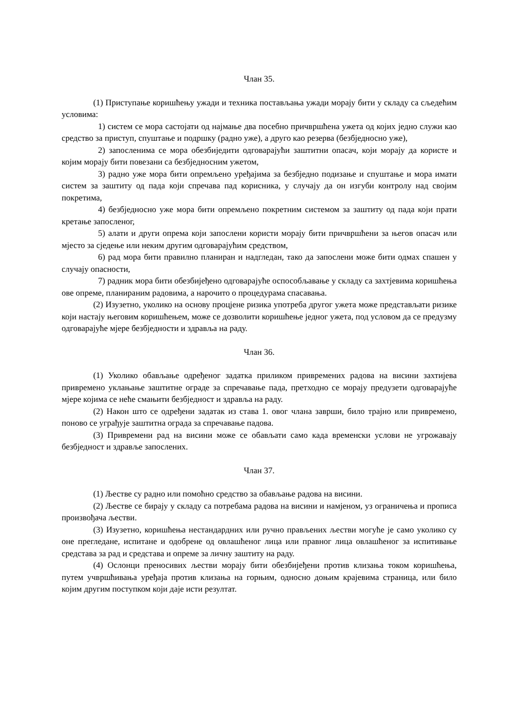Члан 35.
(1) Приступање коришћењу ужади и техника постављања ужади морају бити у складу са сљедећим условима:
1) систем се мора састојати од најмање два посебно причвршћена ужета од којих једно служи као средство за приступ, спуштање и подршку (радно уже), а друго као резерва (безбједносно уже),
2) запосленима се мора обезбиједити одговарајући заштитни опасач, који морају да користе и којим морају бити повезани са безбједносним ужетом,
3) радно уже мора бити опремљено уређајима за безбједно подизање и спуштање и мора имати систем за заштиту од пада који спречава пад корисника, у случају да он изгуби контролу над својим покретима,
4) безбједносно уже мора бити опремљено покретним системом за заштиту од пада који прати кретање запосленог,
5) алати и други опрема који запослени користи морају бити причвршћени за његов опасач или мјесто за сједење или неким другим одговарајућим средством,
6) рад мора бити правилно планиран и надгледан, тако да запослени може бити одмах спашен у случају опасности,
7) радник мора бити обезбијеђено одговарајуће оспособљавање у складу са захтјевима коришћења ове опреме, планираним радовима, а нарочито о процедурама спасавања.
(2) Изузетно, уколико на основу процјене ризика употреба другог ужета може представљати ризике који настају његовим коришћењем, може се дозволити коришћење једног ужета, под условом да се предузму одговарајуће мјере безбједности и здравља на раду.
Члан 36.
(1) Уколико обављање одређеног задатка приликом привремених радова на висини захтијева привремено уклањање заштитне ограде за спречавање пада, претходно се морају предузети одговарајуће мјере којима се неће смањити безбједност и здравља на раду.
(2) Након што се одређени задатак из става 1. овог члана заврши, било трајно или привремено, поново се уграђује заштитна ограда за спречавање падова.
(3) Привремени рад на висини може се обављати само када временски услови не угрожавају безбједност и здравље запослених.
Члан 37.
(1) Љестве су радно или помоћно средство за обављање радова на висини.
(2) Љестве се бирају у складу са потребама радова на висини и намјеном, уз ограничења и прописа произвођача љестви.
(3) Изузетно, коришћења нестандардних или ручно прављених љестви могуће је само уколико су оне прегледане, испитане и одобрене од овлашћеног лица или правног лица овлашћеног за испитивање средстава за рад и средстава и опреме за личну заштиту на раду.
(4) Ослонци преносивих љестви морају бити обезбијеђени против клизања током коришћења, путем учвршћивања уређаја против клизања на горњим, односно доњим крајевима страница, или било којим другим поступком који даје исти резултат.